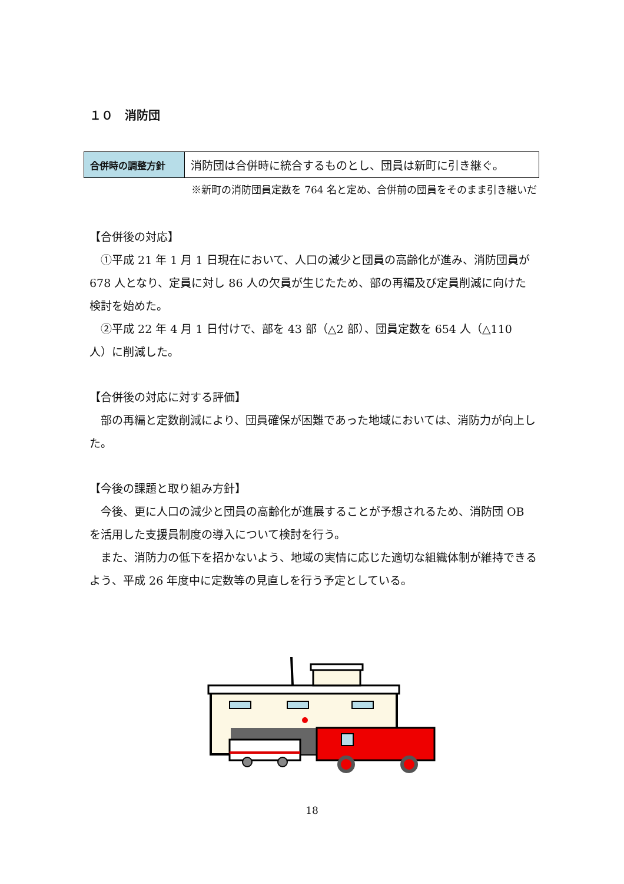１０　消防団
| 合併時の調整方針 | 消防団は合併時に統合するものとし、団員は新町に引き継ぐ。 |
※新町の消防団員定数を 764 名と定め、合併前の団員をそのまま引き継いだ
【合併後の対応】
①平成 21 年 1 月 1 日現在において、人口の減少と団員の高齢化が進み、消防団員が 678 人となり、定員に対し 86 人の欠員が生じたため、部の再編及び定員削減に向けた検討を始めた。
②平成 22 年 4 月 1 日付けで、部を 43 部（△2 部）、団員定数を 654 人（△110 人）に削減した。
【合併後の対応に対する評価】
部の再編と定数削減により、団員確保が困難であった地域においては、消防力が向上した。
【今後の課題と取り組み方針】
今後、更に人口の減少と団員の高齢化が進展することが予想されるため、消防団 OB を活用した支援員制度の導入について検討を行う。
また、消防力の低下を招かないよう、地域の実情に応じた適切な組織体制が維持できるよう、平成 26 年度中に定数等の見直しを行う予定としている。
18